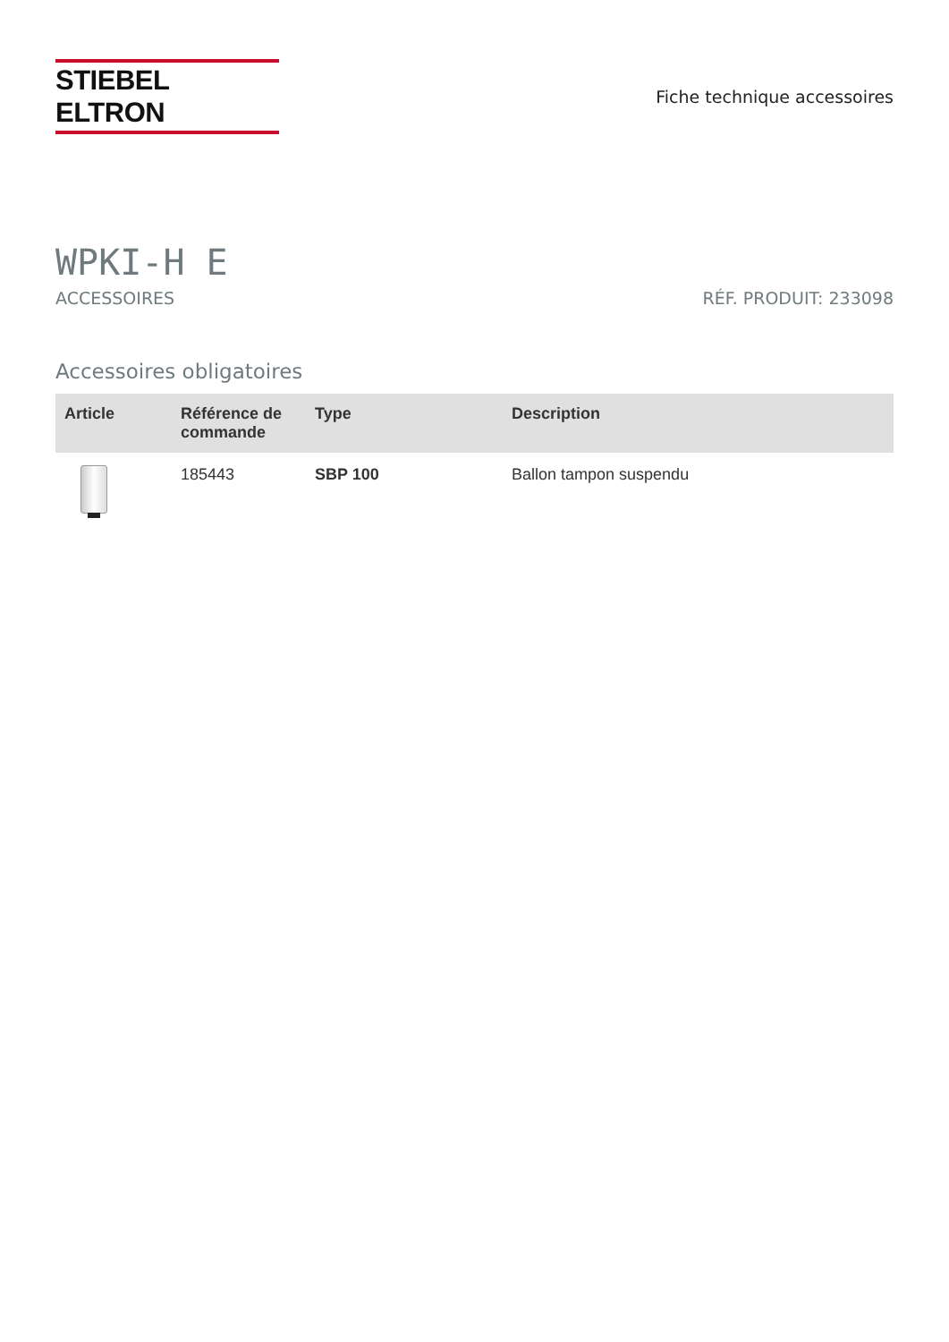STIEBEL ELTRON
Fiche technique accessoires
WPKI-H E
ACCESSOIRES RÉF. PRODUIT: 233098
Accessoires obligatoires
| Article | Référence de commande | Type | Description |
| --- | --- | --- | --- |
| | 185443 | SBP 100 | Ballon tampon suspendu |